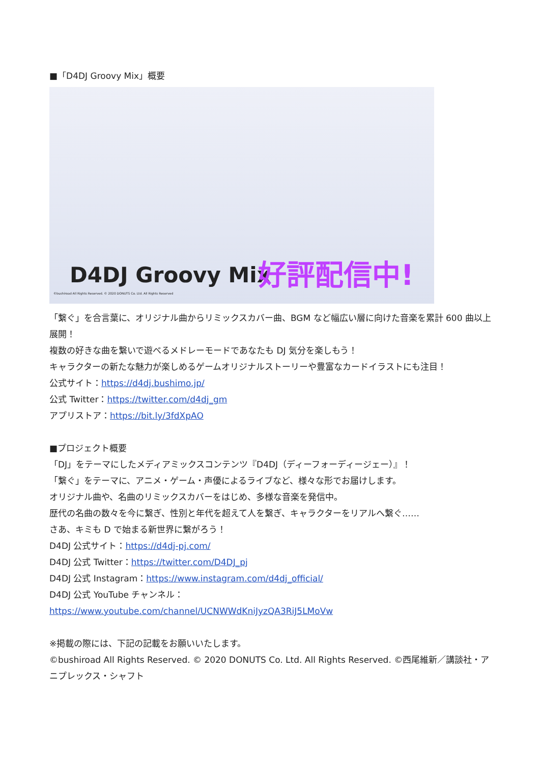■「D4DJ Groovy Mix」概要
D4DJ Groovy Mix 好評配信中!
©bushiroad All Rights Reserved. © 2020 DONUTS Co. Ltd. All Rights Reserved
「繋ぐ」を合言葉に、オリジナル曲からリミックスカバー曲、BGM など幅広い層に向けた音楽を累計 600 曲以上展開！
複数の好きな曲を繋いで遊べるメドレーモードであなたも DJ 気分を楽しもう！
キャラクターの新たな魅力が楽しめるゲームオリジナルストーリーや豊富なカードイラストにも注目！
公式サイト：https://d4dj.bushimo.jp/
公式 Twitter：https://twitter.com/d4dj_gm
アプリストア：https://bit.ly/3fdXpAO
■プロジェクト概要
「DJ」をテーマにしたメディアミックスコンテンツ『D4DJ（ディーフォーディージェー）』！
「繋ぐ」をテーマに、アニメ・ゲーム・声優によるライブなど、様々な形でお届けします。
オリジナル曲や、名曲のリミックスカバーをはじめ、多様な音楽を発信中。
歴代の名曲の数々を今に繋ぎ、性別と年代を超えて人を繋ぎ、キャラクターをリアルへ繋ぐ……
さあ、キミも D で始まる新世界に繋がろう！
D4DJ 公式サイト：https://d4dj-pj.com/
D4DJ 公式 Twitter：https://twitter.com/D4DJ_pj
D4DJ 公式 Instagram：https://www.instagram.com/d4dj_official/
D4DJ 公式 YouTube チャンネル：
https://www.youtube.com/channel/UCNWWdKniJyzQA3RiJ5LMoVw
※掲載の際には、下記の記載をお願いいたします。
©bushiroad All Rights Reserved. © 2020 DONUTS Co. Ltd. All Rights Reserved. ©西尾維新／講談社・アニプレックス・シャフト